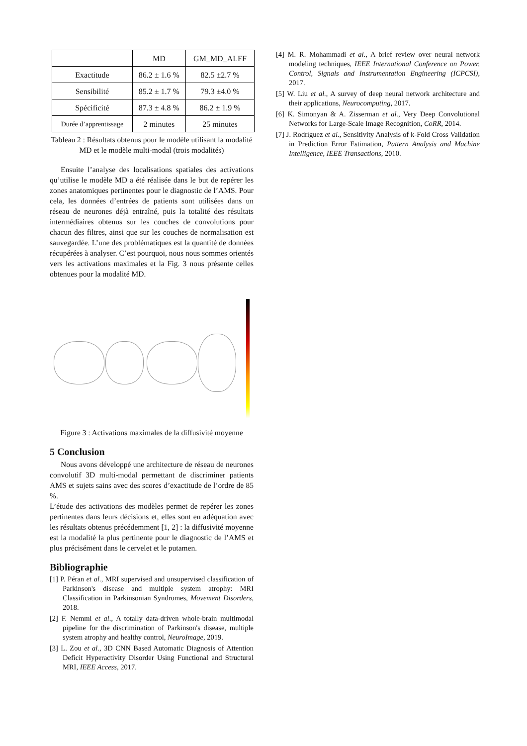| | MD | GM_MD_ALFF |
| --- | --- | --- |
| Exactitude | 86.2 ± 1.6 % | 82.5 ±2.7 % |
| Sensibilité | 85.2 ± 1.7 % | 79.3 ±4.0 % |
| Spécificité | 87.3 ± 4.8 % | 86.2 ± 1.9 % |
| Durée d’apprentissage | 2 minutes | 25 minutes |
Tableau 2 : Résultats obtenus pour le modèle utilisant la modalité MD et le modèle multi-modal (trois modalités)
Ensuite l’analyse des localisations spatiales des activations qu’utilise le modèle MD a été réalisée dans le but de repérer les zones anatomiques pertinentes pour le diagnostic de l’AMS. Pour cela, les données d’entrées de patients sont utilisées dans un réseau de neurones déjà entraîné, puis la totalité des résultats intermédiaires obtenus sur les couches de convolutions pour chacun des filtres, ainsi que sur les couches de normalisation est sauvegardée. L’une des problématiques est la quantité de données récupérées à analyser. C’est pourquoi, nous nous sommes orientés vers les activations maximales et la Fig. 3 nous présente celles obtenues pour la modalité MD.
Figure 3 : Activations maximales de la diffusivité moyenne
5 Conclusion
Nous avons développé une architecture de réseau de neurones convolutif 3D multi-modal permettant de discriminer patients AMS et sujets sains avec des scores d’exactitude de l’ordre de 85 %.
L’étude des activations des modèles permet de repérer les zones pertinentes dans leurs décisions et, elles sont en adéquation avec les résultats obtenus précédemment [1, 2] : la diffusivité moyenne est la modalité la plus pertinente pour le diagnostic de l’AMS et plus précisément dans le cervelet et le putamen.
Bibliographie
[1] P. Péran et al., MRI supervised and unsupervised classification of Parkinson's disease and multiple system atrophy: MRI Classification in Parkinsonian Syndromes, Movement Disorders, 2018.
[2] F. Nemmi et al., A totally data-driven whole-brain multimodal pipeline for the discrimination of Parkinson's disease, multiple system atrophy and healthy control, NeuroImage, 2019.
[3] L. Zou et al., 3D CNN Based Automatic Diagnosis of Attention Deficit Hyperactivity Disorder Using Functional and Structural MRI, IEEE Access, 2017.
[4] M. R. Mohammadi et al., A brief review over neural network modeling techniques, IEEE International Conference on Power, Control, Signals and Instrumentation Engineering (ICPCSI), 2017.
[5] W. Liu et al., A survey of deep neural network architecture and their applications, Neurocomputing, 2017.
[6] K. Simonyan & A. Zisserman et al., Very Deep Convolutional Networks for Large-Scale Image Recognition, CoRR, 2014.
[7] J. Rodríguez et al., Sensitivity Analysis of k-Fold Cross Validation in Prediction Error Estimation, Pattern Analysis and Machine Intelligence, IEEE Transactions, 2010.